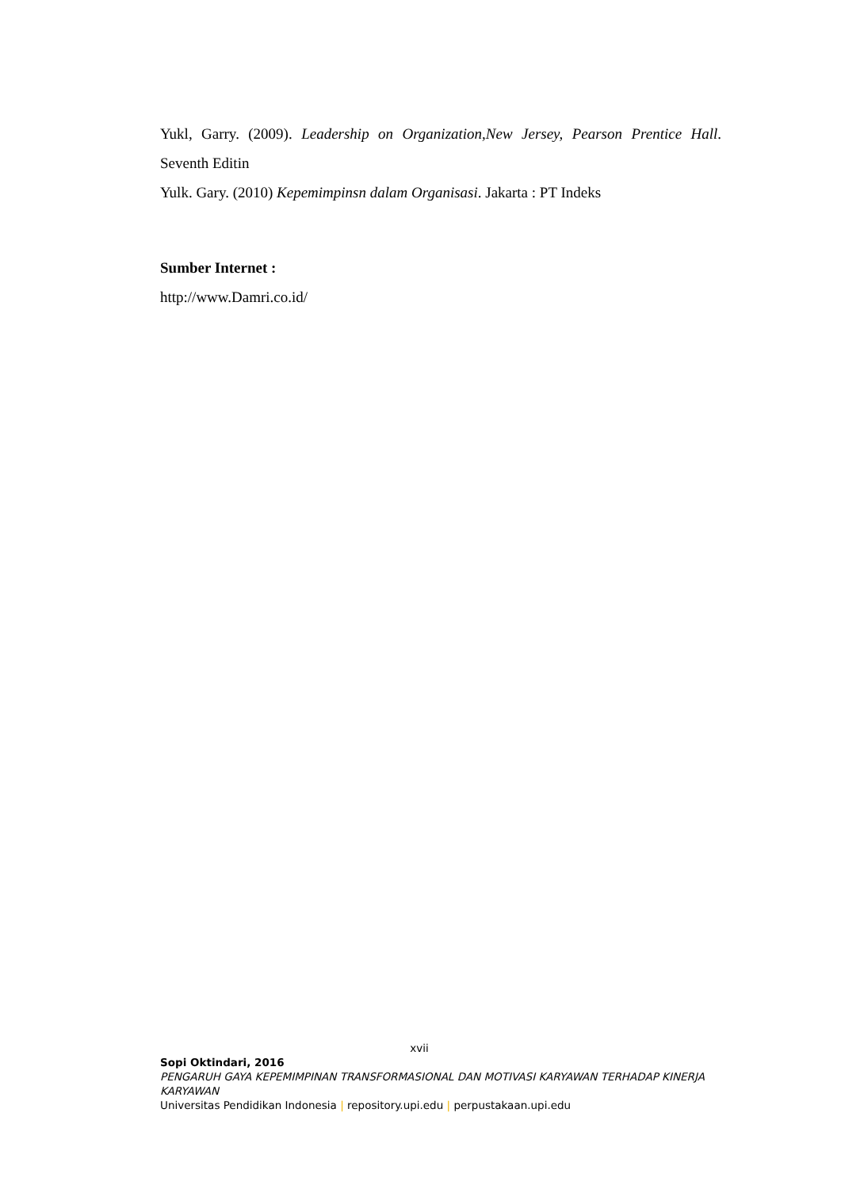Yukl, Garry. (2009). Leadership on Organization,New Jersey, Pearson Prentice Hall. Seventh Editin
Yulk. Gary. (2010) Kepemimpinsn dalam Organisasi. Jakarta : PT Indeks
Sumber Internet :
http://www.Damri.co.id/
xvii
Sopi Oktindari, 2016
PENGARUH GAYA KEPEMIMPINAN TRANSFORMASIONAL DAN MOTIVASI KARYAWAN TERHADAP KINERJA KARYAWAN
Universitas Pendidikan Indonesia | repository.upi.edu | perpustakaan.upi.edu